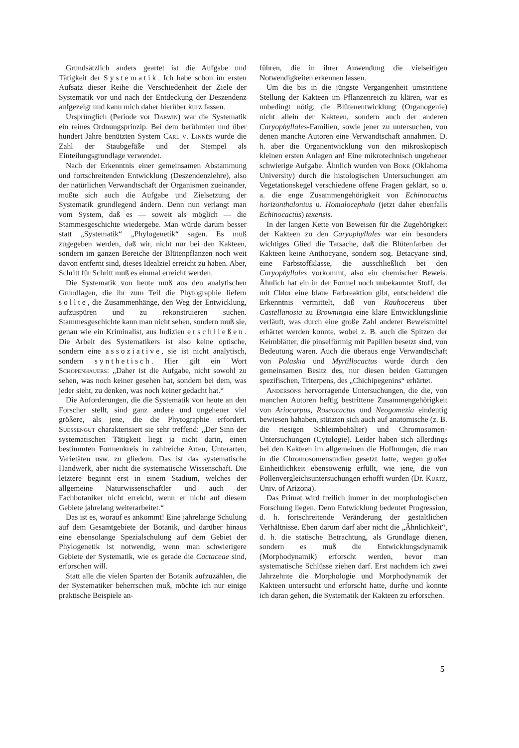Grundsätzlich anders geartet ist die Aufgabe und Tätigkeit der Systematik. Ich habe schon im ersten Aufsatz dieser Reihe die Verschiedenheit der Ziele der Systematik vor und nach der Entdeckung der Deszendenz aufgezeigt und kann mich daher hierüber kurz fassen.
Ursprünglich (Periode vor Darwin) war die Systematik ein reines Ordnungsprinzip. Bei dem berühmten und über hundert Jahre benützten System Carl v. Linnés wurde die Zahl der Staubgefäße und der Stempel als Einteilungsgrundlage verwendet.
Nach der Erkenntnis einer gemeinsamen Abstammung und fortschreitenden Entwicklung (Deszendenzlehre), also der natürlichen Verwandtschaft der Organismen zueinander, mußte sich auch die Aufgabe und Zielsetzung der Systematik grundlegend ändern. Denn nun verlangt man vom System, daß es — soweit als möglich — die Stammesgeschichte wiedergebe. Man würde darum besser statt „Systematik“ „Phylogenetik“ sagen. Es muß zugegeben werden, daß wir, nicht nur bei den Kakteen, sondern im ganzen Bereiche der Blütenpflanzen noch weit davon entfernt sind, dieses Idealziel erreicht zu haben. Aber, Schritt für Schritt muß es einmal erreicht werden.
Die Systematik von heute muß aus den analytischen Grundlagen, die ihr zum Teil die Phytographie liefern sollte, die Zusammenhänge, den Weg der Entwicklung, aufzuspüren und zu rekonstruieren suchen. Stammesgeschichte kann man nicht sehen, sondern muß sie, genau wie ein Kriminalist, aus Indizien erschließen. Die Arbeit des Systematikers ist also keine optische, sondern eine assoziative, sie ist nicht analytisch, sondern synthetisch. Hier gilt ein Wort Schopenhauers: „Daher ist die Aufgabe, nicht sowohl zu sehen, was noch keiner gesehen hat, sondern bei dem, was jeder sieht, zu denken, was noch keiner gedacht hat.“
Die Anforderungen, die die Systematik von heute an den Forscher stellt, sind ganz andere und ungeheuer viel größere, als jene, die die Phytographie erfordert. Suessengut charakterisiert sie sehr treffend: „Der Sinn der systematischen Tätigkeit liegt ja nicht darin, einen bestimmten Formenkreis in zahlreiche Arten, Unterarten, Varietäten usw. zu gliedern. Das ist das systematische Handwerk, aber nicht die systematische Wissenschaft. Die letztere beginnt erst in einem Stadium, welches der allgemeine Naturwissenschaftler und auch der Fachbotaniker nicht erreicht, wenn er nicht auf diesem Gebiete jahrelang weiterarbeitet.“
Das ist es, worauf es ankommt! Eine jahrelange Schulung auf dem Gesamtgebiete der Botanik, und darüber hinaus eine ebensolange Spezialschulung auf dem Gebiet der Phylogenetik ist notwendig, wenn man schwierigere Gebiete der Systematik, wie es gerade die Cactaceae sind, erforschen will.
Statt alle die vielen Sparten der Botanik aufzuzählen, die der Systematiker beherrschen muß, möchte ich nur einige praktische Beispiele an-
führen, die in ihrer Anwendung die vielseitigen Notwendigkeiten erkennen lassen.
Um die bis in die jüngste Vergangenheit umstrittene Stellung der Kakteen im Pflanzenreich zu klären, war es unbedingt nötig, die Blütenentwicklung (Organogenie) nicht allein der Kakteen, sondern auch der anderen Caryophyllales-Familien, sowie jener zu untersuchen, von denen manche Autoren eine Verwandtschaft annahmen. D. h. aber die Organentwicklung von den mikroskopisch kleinen ersten Anlagen an! Eine mikrotechnisch ungeheuer schwierige Aufgabe. Ähnlich wurden von Boke (Oklahoma University) durch die histologischen Untersuchungen am Vegetationskegel verschiedene offene Fragen geklärt, so u. a. die enge Zusammengehörigkeit von Echinocactus horizonthalonius u. Homalocephala (jetzt daher ebenfalls Echinocactus) texensis.
In der langen Kette von Beweisen für die Zugehörigkeit der Kakteen zu den Caryophyllales war ein besonders wichtiges Glied die Tatsache, daß die Blütenfarben der Kakteen keine Anthocyane, sondern sog. Betacyane sind, eine Farbstoffklasse, die ausschließlich bei den Caryophyllales vorkommt, also ein chemischer Beweis. Ähnlich hat ein in der Formel noch unbekannter Stoff, der mit Chlor eine blaue Farbreaktion gibt, entscheidend die Erkenntnis vermittelt, daß von Rauhocereus über Castellanosia zu Browningia eine klare Entwicklungslinie verläuft, was durch eine große Zahl anderer Beweismittel erhärtet werden konnte, wobei z. B. auch die Spitzen der Keimblätter, die pinselförmig mit Papillen besetzt sind, von Bedeutung waren. Auch die überaus enge Verwandtschaft von Polaskia und Myrtillocactus wurde durch den gemeinsamen Besitz des, nur diesen beiden Gattungen spezifischen, Triterpens, des „Chichipegenins“ erhärtet.
Andersons hervorragende Untersuchungen, die die, von manchen Autoren heftig bestrittene Zusammengehörigkeit von Ariocarpus, Roseocactus und Neogomezia eindeutig bewiesen hahaben, stützten sich auch auf anatomische (z. B. die riesigen Schleimbehälter) und Chromosomen-Untersuchungen (Cytologie). Leider haben sich allerdings bei den Kakteen im allgemeinen die Hoffnungen, die man in die Chromosomenstudien gesetzt hatte, wegen großer Einheitlichkeit ebensowenig erfüllt, wie jene, die von Pollenvergleichsuntersuchungen erhofft wurden (Dr. Kurtz, Univ. of Arizona).
Das Primat wird freilich immer in der morphologischen Forschung liegen. Denn Entwicklung bedeutet Progression, d. h. fortschreitende Veränderung der gestaltlichen Verhältnisse. Eben darum darf aber nicht die „Ähnlichkeit“, d. h. die statische Betrachtung, als Grundlage dienen, sondern es muß die Entwicklungsdynamik (Morphodynamik) erforscht werden, bevor man systematische Schlüsse ziehen darf. Erst nachdem ich zwei Jahrzehnte die Morphologie und Morphodynamik der Kakteen untersucht und erforscht hatte, durfte und konnte ich daran gehen, die Systematik der Kakteen zu erforschen.
5